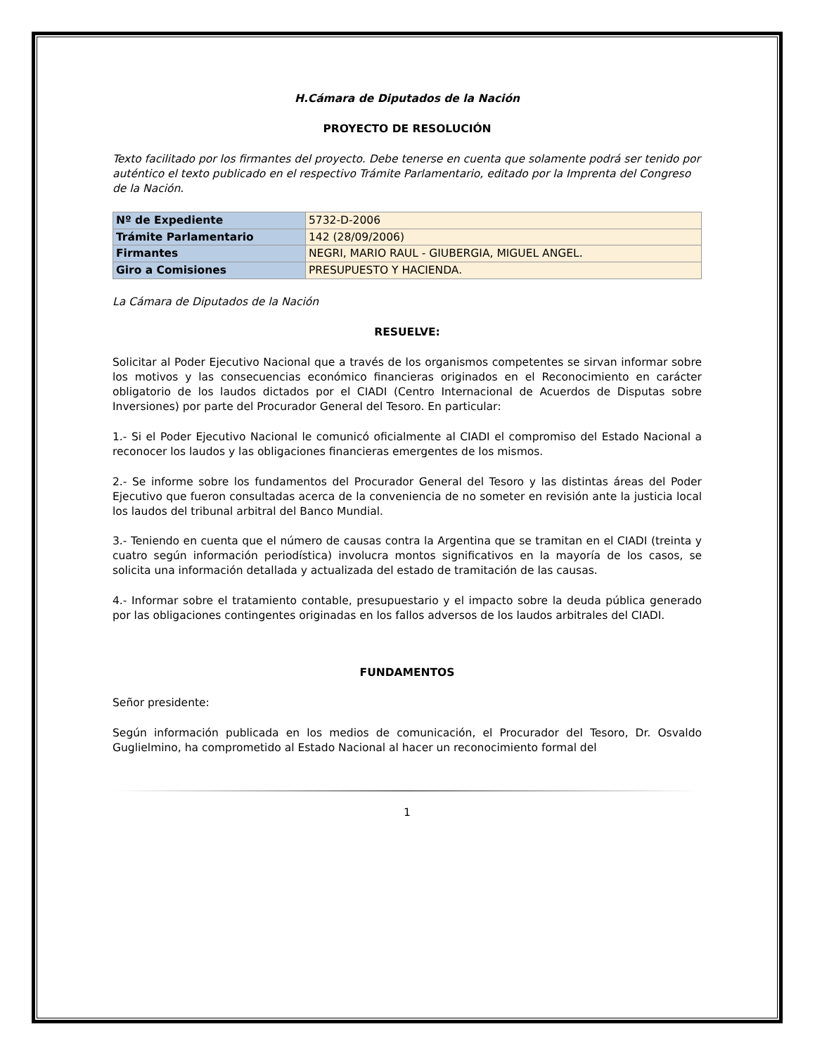H.Cámara de Diputados de la Nación
PROYECTO DE RESOLUCIÓN
Texto facilitado por los firmantes del proyecto. Debe tenerse en cuenta que solamente podrá ser tenido por auténtico el texto publicado en el respectivo Trámite Parlamentario, editado por la Imprenta del Congreso de la Nación.
| Nº de Expediente | 5732-D-2006 |
| Trámite Parlamentario | 142 (28/09/2006) |
| Firmantes | NEGRI, MARIO RAUL - GIUBERGIA, MIGUEL ANGEL. |
| Giro a Comisiones | PRESUPUESTO Y HACIENDA. |
La Cámara de Diputados de la Nación
RESUELVE:
Solicitar al Poder Ejecutivo Nacional que a través de los organismos competentes se sirvan informar sobre los motivos y las consecuencias económico financieras originados en el Reconocimiento en carácter obligatorio de los laudos dictados por el CIADI (Centro Internacional de Acuerdos de Disputas sobre Inversiones) por parte del Procurador General del Tesoro. En particular:
1.- Si el Poder Ejecutivo Nacional le comunicó oficialmente al CIADI el compromiso del Estado Nacional a reconocer los laudos y las obligaciones financieras emergentes de los mismos.
2.- Se informe sobre los fundamentos del Procurador General del Tesoro y las distintas áreas del Poder Ejecutivo que fueron consultadas acerca de la conveniencia de no someter en revisión ante la justicia local los laudos del tribunal arbitral del Banco Mundial.
3.- Teniendo en cuenta que el número de causas contra la Argentina que se tramitan en el CIADI (treinta y cuatro según información periodística) involucra montos significativos en la mayoría de los casos, se solicita una información detallada y actualizada del estado de tramitación de las causas.
4.- Informar sobre el tratamiento contable, presupuestario y el impacto sobre la deuda pública generado por las obligaciones contingentes originadas en los fallos adversos de los laudos arbitrales del CIADI.
FUNDAMENTOS
Señor presidente:
Según información publicada en los medios de comunicación, el Procurador del Tesoro, Dr. Osvaldo Guglielmino, ha comprometido al Estado Nacional al hacer un reconocimiento formal del
1